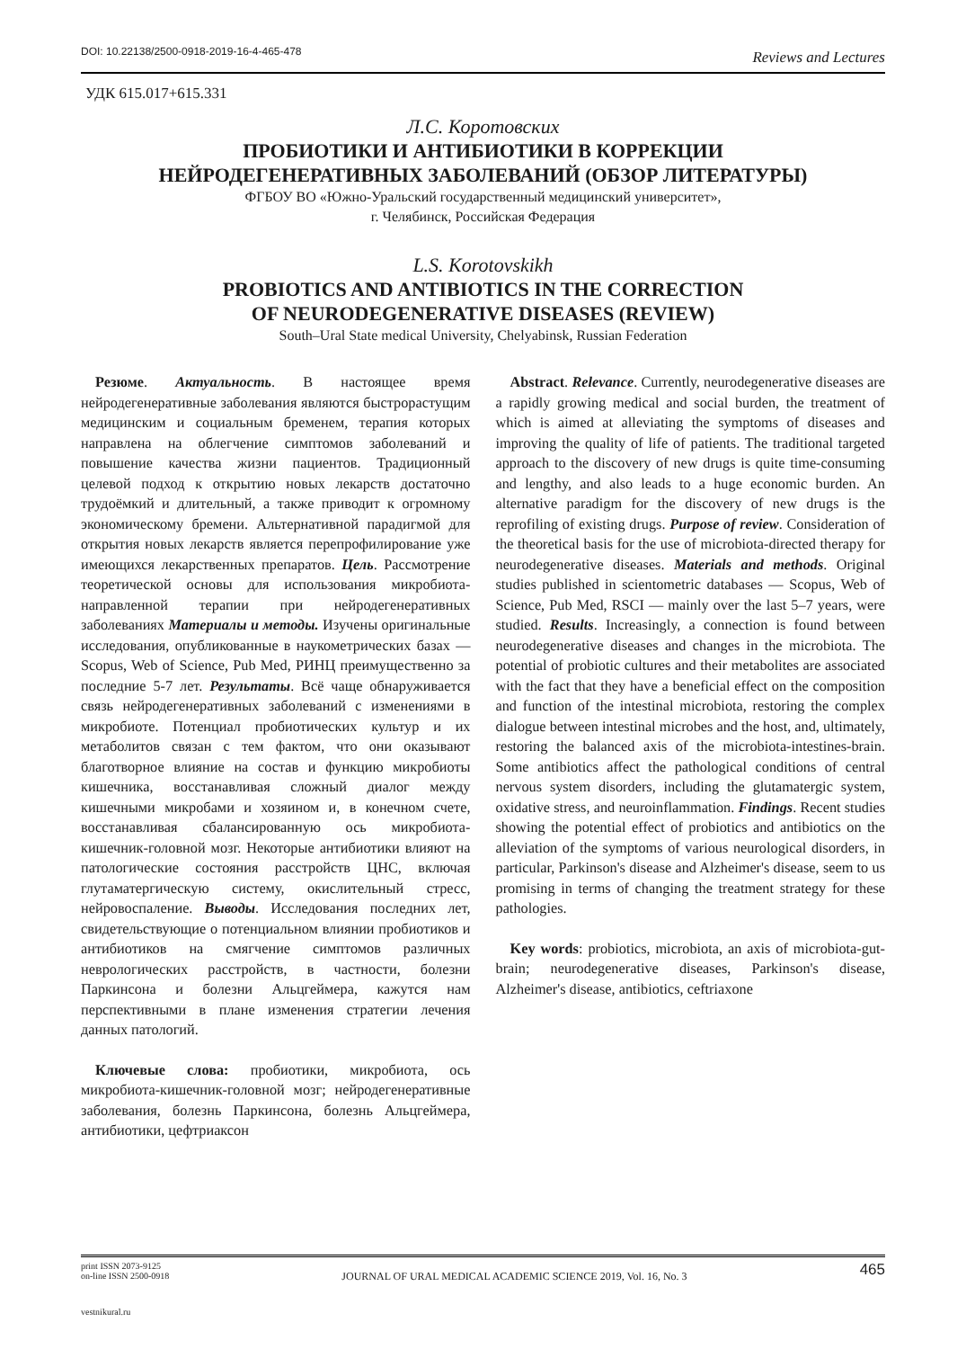DOI: 10.22138/2500-0918-2019-16-4-465-478
Reviews and Lectures
УДК 615.017+615.331
Л.С. Коротовских
ПРОБИОТИКИ И АНТИБИОТИКИ В КОРРЕКЦИИ
НЕЙРОДЕГЕНЕРАТИВНЫХ ЗАБОЛЕВАНИЙ (ОБЗОР ЛИТЕРАТУРЫ)
ФГБОУ ВО «Южно-Уральский государственный медицинский университет»,
г. Челябинск, Российская Федерация
L.S. Korotovskikh
PROBIOTICS AND ANTIBIOTICS IN THE CORRECTION
OF NEURODEGENERATIVE DISEASES (REVIEW)
South–Ural State medical University, Chelyabinsk, Russian Federation
Резюме. Актуальность. В настоящее время нейродегенеративные заболевания являются быстрорастущим медицинским и социальным бременем, терапия которых направлена на облегчение симптомов заболеваний и повышение качества жизни пациентов. Традиционный целевой подход к открытию новых лекарств достаточно трудоёмкий и длительный, а также приводит к огромному экономическому бремени. Альтернативной парадигмой для открытия новых лекарств является перепрофилирование уже имеющихся лекарственных препаратов. Цель. Рассмотрение теоретической основы для использования микробиота-направленной терапии при нейродегенеративных заболеваниях Материалы и методы. Изучены оригинальные исследования, опубликованные в наукометрических базах — Scopus, Web of Science, Pub Med, РИНЦ преимущественно за последние 5-7 лет. Результаты. Всё чаще обнаруживается связь нейродегенеративных заболеваний с изменениями в микробиоте. Потенциал пробиотических культур и их метаболитов связан с тем фактом, что они оказывают благотворное влияние на состав и функцию микробиоты кишечника, восстанавливая сложный диалог между кишечными микробами и хозяином и, в конечном счете, восстанавливая сбалансированную ось микробиота-кишечник-головной мозг. Некоторые антибиотики влияют на патологические состояния расстройств ЦНС, включая глутаматергическую систему, окислительный стресс, нейровоспаление. Выводы. Исследования последних лет, свидетельствующие о потенциальном влиянии пробиотиков и антибиотиков на смягчение симптомов различных неврологических расстройств, в частности, болезни Паркинсона и болезни Альцгеймера, кажутся нам перспективными в плане изменения стратегии лечения данных патологий.
Ключевые слова: пробиотики, микробиота, ось микробиота-кишечник-головной мозг; нейродегенеративные заболевания, болезнь Паркинсона, болезнь Альцгеймера, антибиотики, цефтриаксон
Abstract. Relevance. Currently, neurodegenerative diseases are a rapidly growing medical and social burden, the treatment of which is aimed at alleviating the symptoms of diseases and improving the quality of life of patients. The traditional targeted approach to the discovery of new drugs is quite time-consuming and lengthy, and also leads to a huge economic burden. An alternative paradigm for the discovery of new drugs is the reprofiling of existing drugs. Purpose of review. Consideration of the theoretical basis for the use of microbiota-directed therapy for neurodegenerative diseases. Materials and methods. Original studies published in scientometric databases — Scopus, Web of Science, Pub Med, RSCI — mainly over the last 5–7 years, were studied. Results. Increasingly, a connection is found between neurodegenerative diseases and changes in the microbiota. The potential of probiotic cultures and their metabolites are associated with the fact that they have a beneficial effect on the composition and function of the intestinal microbiota, restoring the complex dialogue between intestinal microbes and the host, and, ultimately, restoring the balanced axis of the microbiota-intestines-brain. Some antibiotics affect the pathological conditions of central nervous system disorders, including the glutamatergic system, oxidative stress, and neuroinflammation. Findings. Recent studies showing the potential effect of probiotics and antibiotics on the alleviation of the symptoms of various neurological disorders, in particular, Parkinson's disease and Alzheimer's disease, seem to us promising in terms of changing the treatment strategy for these pathologies.
Key words: probiotics, microbiota, an axis of microbiota-gut-brain; neurodegenerative diseases, Parkinson's disease, Alzheimer's disease, antibiotics, ceftriaxone
print ISSN 2073-9125
on-line ISSN 2500-0918
JOURNAL OF URAL MEDICAL ACADEMIC SCIENCE 2019, Vol. 16, No. 3
465
vestnikural.ru